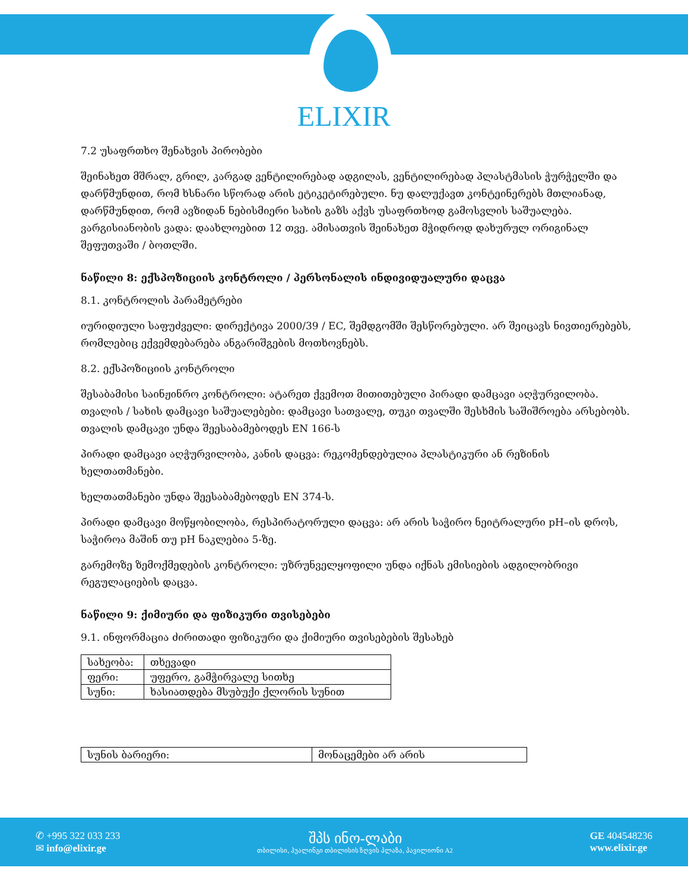ELIXIR
7.2 უსაფრთხო შენახვის პირობები
შეინახეთ მშრალ, გრილ, კარგად ვენტილირებად ადგილას, ვენტილირებად პლასტმასის ჭურჭელში და დარწმუნდით, რომ ხსნარი სწორად არის ეტიკეტირებული. ნუ დალუქავთ კონტეინერებს მთლიანად, დარწმუნდით, რომ ავზიდან ნებისმიერი სახის გაზს აქვს უსაფრთხოდ გამოსვლის საშუალება. ვარგისიანობის ვადა: დაახლოებით 12 თვე. ამისათვის შეინახეთ მჭიდროდ დახურულ ორიგინალ შეფუთვაში / ბოთლში.
ნაწილი 8: ექსპოზიციის კონტროლი / პერსონალის ინდივიდუალური დაცვა
8.1. კონტროლის პარამეტრები
იურიდიული საფუძველი: დირექტივა 2000/39 / EC, შემდგომში შესწორებული. არ შეიცავს ნივთიერებებს, რომლებიც ექვემდებარება ანგარიშგების მოთხოვნებს.
8.2. ექსპოზიციის კონტროლი
შესაბამისი საინჟინრო კონტროლი: ატარეთ ქვემოთ მითითებული პირადი დამცავი აღჭურვილობა. თვალის / სახის დამცავი საშუალებები: დამცავი სათვალე, თუკი თვალში შესხმის საშიშროება არსებობს. თვალის დამცავი უნდა შეესაბამებოდეს EN 166-ს
პირადი დამცავი აღჭურვილობა, კანის დაცვა: რეკომენდებულია პლასტიკური ან რეზინის ხელთათმანები.
ხელთათმანები უნდა შეესაბამებოდეს EN 374-ს.
პირადი დამცავი მოწყობილობა, რესპირატორული დაცვა: არ არის საჭირო ნეიტრალური pH–ის დროს, საჭიროა მაშინ თუ pH ნაკლებია 5-ზე.
გარემოზე ზემოქმედების კონტროლი: უზრუნველყოფილი უნდა იქნას ემისიების ადგილობრივი რეგულაციების დაცვა.
ნაწილი 9: ქიმიური და ფიზიკური თვისებები
9.1. ინფორმაცია ძირითადი ფიზიკური და ქიმიური თვისებების შესახებ
| სახეობა: | თხევადი |
| ფერი: | უფერო, გამჭირვალე სითხე |
| სუნი: | ხასიათდება მსუბუქი ქლორის სუნით |
| სუნის ბარიერი: | მონაცემები არ არის |
✆ +995 322 033 233
✉ info@elixir.ge
შპს ინო-ლაბი
თბილისი, ჰუალინგი თბილისის ზღვის პლაზა, პავილიონი A2
GE 404548236
www.elixir.ge